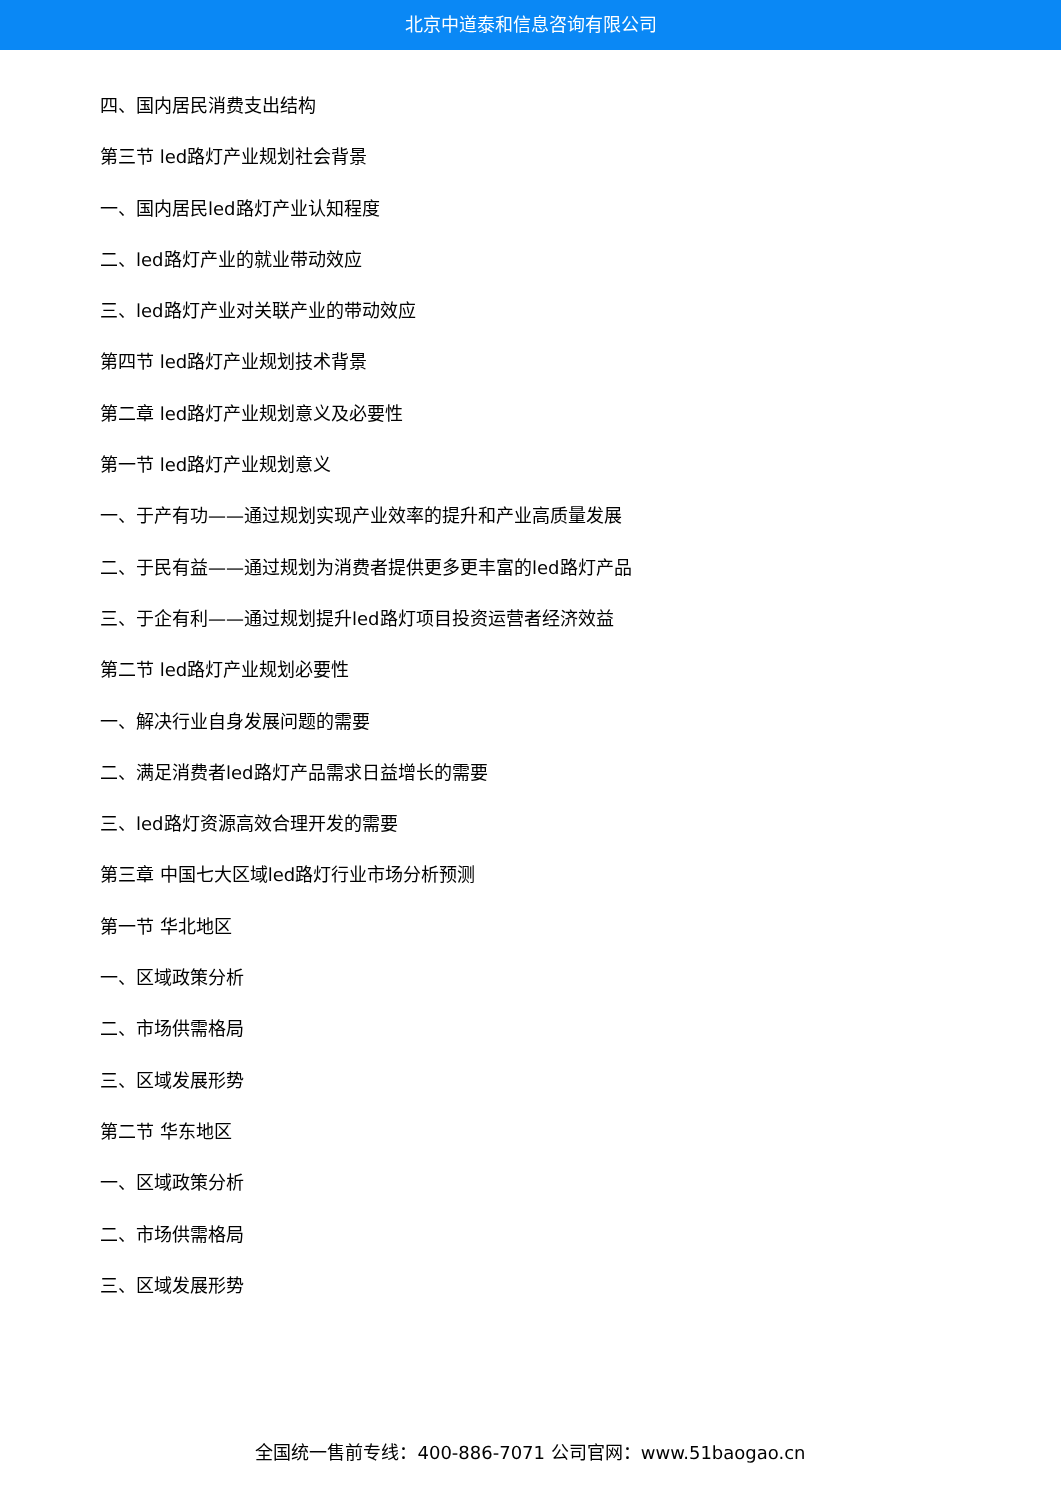北京中道泰和信息咨询有限公司
四、国内居民消费支出结构
第三节 led路灯产业规划社会背景
一、国内居民led路灯产业认知程度
二、led路灯产业的就业带动效应
三、led路灯产业对关联产业的带动效应
第四节 led路灯产业规划技术背景
第二章 led路灯产业规划意义及必要性
第一节 led路灯产业规划意义
一、于产有功——通过规划实现产业效率的提升和产业高质量发展
二、于民有益——通过规划为消费者提供更多更丰富的led路灯产品
三、于企有利——通过规划提升led路灯项目投资运营者经济效益
第二节 led路灯产业规划必要性
一、解决行业自身发展问题的需要
二、满足消费者led路灯产品需求日益增长的需要
三、led路灯资源高效合理开发的需要
第三章 中国七大区域led路灯行业市场分析预测
第一节 华北地区
一、区域政策分析
二、市场供需格局
三、区域发展形势
第二节 华东地区
一、区域政策分析
二、市场供需格局
三、区域发展形势
全国统一售前专线：400-886-7071 公司官网：www.51baogao.cn